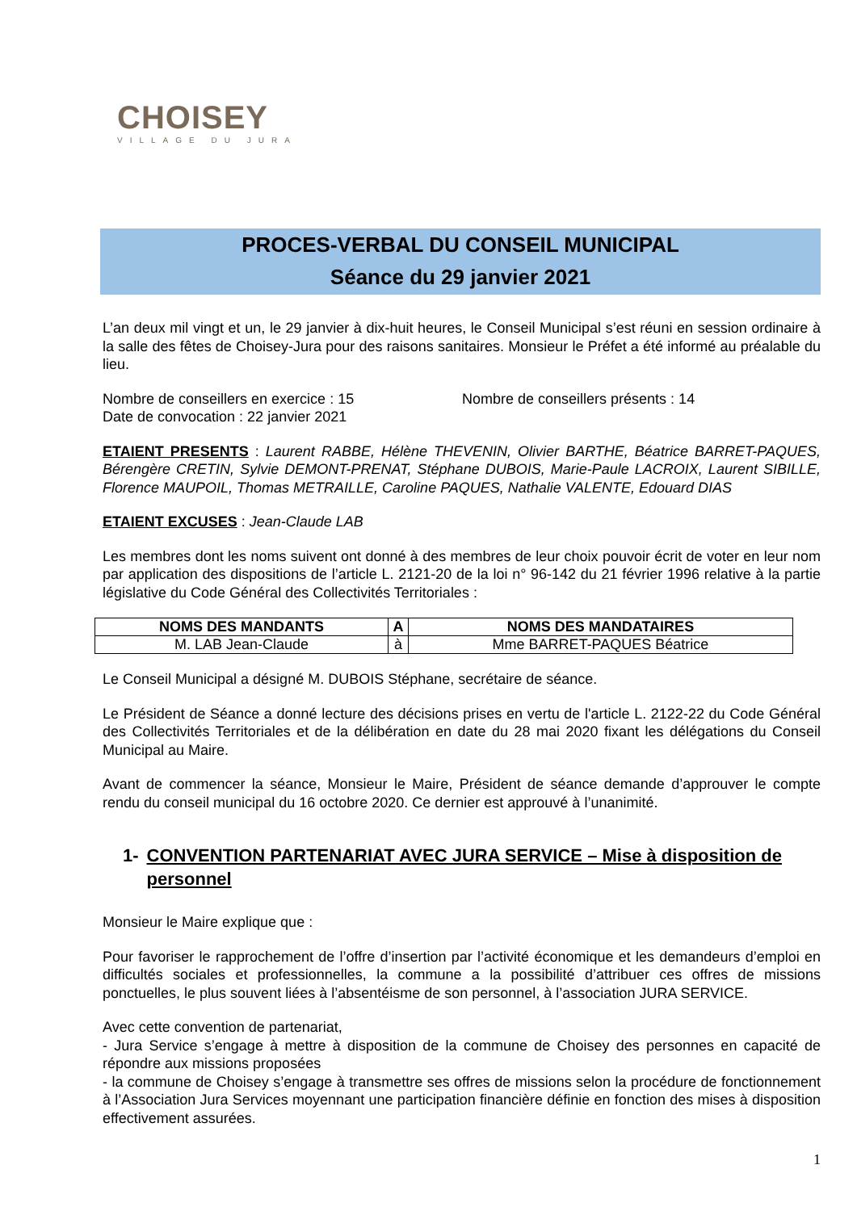CHOISEY
VILLAGE DU JURA
PROCES-VERBAL DU CONSEIL MUNICIPAL
Séance du 29 janvier 2021
L’an deux mil vingt et un, le 29 janvier à dix-huit heures, le Conseil Municipal s’est réuni en session ordinaire à la salle des fêtes de Choisey-Jura pour des raisons sanitaires. Monsieur le Préfet a été informé au préalable du lieu.
Nombre de conseillers en exercice : 15 Nombre de conseillers présents : 14
Date de convocation : 22 janvier 2021
ETAIENT PRESENTS : Laurent RABBE, Hélène THEVENIN, Olivier BARTHE, Béatrice BARRET-PAQUES, Bérengère CRETIN, Sylvie DEMONT-PRENAT, Stéphane DUBOIS, Marie-Paule LACROIX, Laurent SIBILLE, Florence MAUPOIL, Thomas METRAILLE, Caroline PAQUES, Nathalie VALENTE, Edouard DIAS
ETAIENT EXCUSES : Jean-Claude LAB
Les membres dont les noms suivent ont donné à des membres de leur choix pouvoir écrit de voter en leur nom par application des dispositions de l’article L. 2121-20 de la loi n° 96-142 du 21 février 1996 relative à la partie législative du Code Général des Collectivités Territoriales :
| NOMS DES MANDANTS | A | NOMS DES MANDATAIRES |
| --- | --- | --- |
| M. LAB Jean-Claude | à | Mme BARRET-PAQUES Béatrice |
Le Conseil Municipal a désigné M. DUBOIS Stéphane, secrétaire de séance.
Le Président de Séance a donné lecture des décisions prises en vertu de l'article L. 2122-22 du Code Général des Collectivités Territoriales et de la délibération en date du 28 mai 2020 fixant les délégations du Conseil Municipal au Maire.
Avant de commencer la séance, Monsieur le Maire, Président de séance demande d’approuver le compte rendu du conseil municipal du 16 octobre 2020. Ce dernier est approuvé à l’unanimité.
1- CONVENTION PARTENARIAT AVEC JURA SERVICE – Mise à disposition de personnel
Monsieur le Maire explique que :
Pour favoriser le rapprochement de l’offre d’insertion par l’activité économique et les demandeurs d’emploi en difficultés sociales et professionnelles, la commune a la possibilité d’attribuer ces offres de missions ponctuelles, le plus souvent liées à l’absentéisme de son personnel, à l’association JURA SERVICE.
Avec cette convention de partenariat,
- Jura Service s’engage à mettre à disposition de la commune de Choisey des personnes en capacité de répondre aux missions proposées
- la commune de Choisey s’engage à transmettre ses offres de missions selon la procédure de fonctionnement à l’Association Jura Services moyennant une participation financière définie en fonction des mises à disposition effectivement assurées.
1